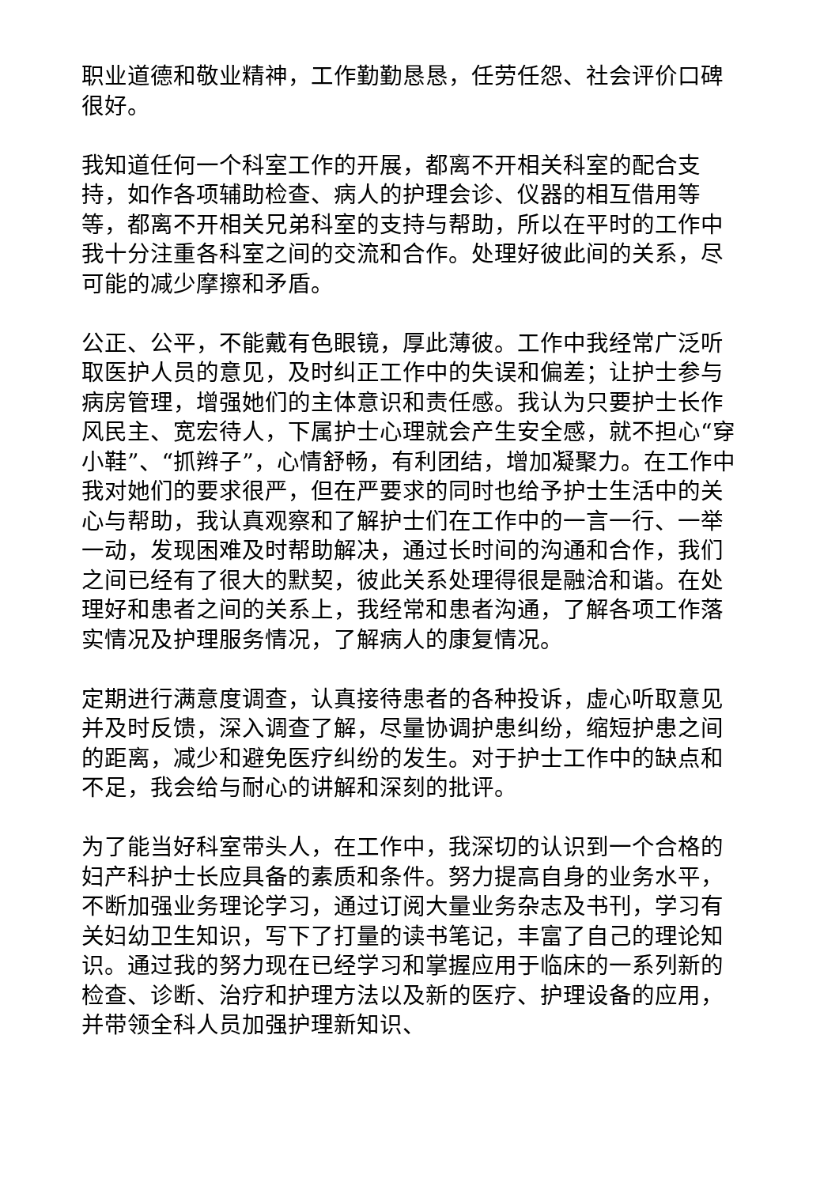职业道德和敬业精神，工作勤勤恳恳，任劳任怨、社会评价口碑很好。
我知道任何一个科室工作的开展，都离不开相关科室的配合支持，如作各项辅助检查、病人的护理会诊、仪器的相互借用等等，都离不开相关兄弟科室的支持与帮助，所以在平时的工作中我十分注重各科室之间的交流和合作。处理好彼此间的关系，尽可能的减少摩擦和矛盾。
公正、公平，不能戴有色眼镜，厚此薄彼。工作中我经常广泛听取医护人员的意见，及时纠正工作中的失误和偏差；让护士参与病房管理，增强她们的主体意识和责任感。我认为只要护士长作风民主、宽宏待人，下属护士心理就会产生安全感，就不担心“穿小鞋”、“抓辫子”，心情舒畅，有利团结，增加凝聚力。在工作中我对她们的要求很严，但在严要求的同时也给予护士生活中的关心与帮助，我认真观察和了解护士们在工作中的一言一行、一举一动，发现困难及时帮助解决，通过长时间的沟通和合作，我们之间已经有了很大的默契，彼此关系处理得很是融洽和谐。在处理好和患者之间的关系上，我经常和患者沟通，了解各项工作落实情况及护理服务情况，了解病人的康复情况。
定期进行满意度调查，认真接待患者的各种投诉，虚心听取意见并及时反馈，深入调查了解，尽量协调护患纠纷，缩短护患之间的距离，减少和避免医疗纠纷的发生。对于护士工作中的缺点和不足，我会给与耐心的讲解和深刻的批评。
为了能当好科室带头人，在工作中，我深切的认识到一个合格的妇产科护士长应具备的素质和条件。努力提高自身的业务水平，不断加强业务理论学习，通过订阅大量业务杂志及书刊，学习有关妇幼卫生知识，写下了打量的读书笔记，丰富了自己的理论知识。通过我的努力现在已经学习和掌握应用于临床的一系列新的检查、诊断、治疗和护理方法以及新的医疗、护理设备的应用，并带领全科人员加强护理新知识、